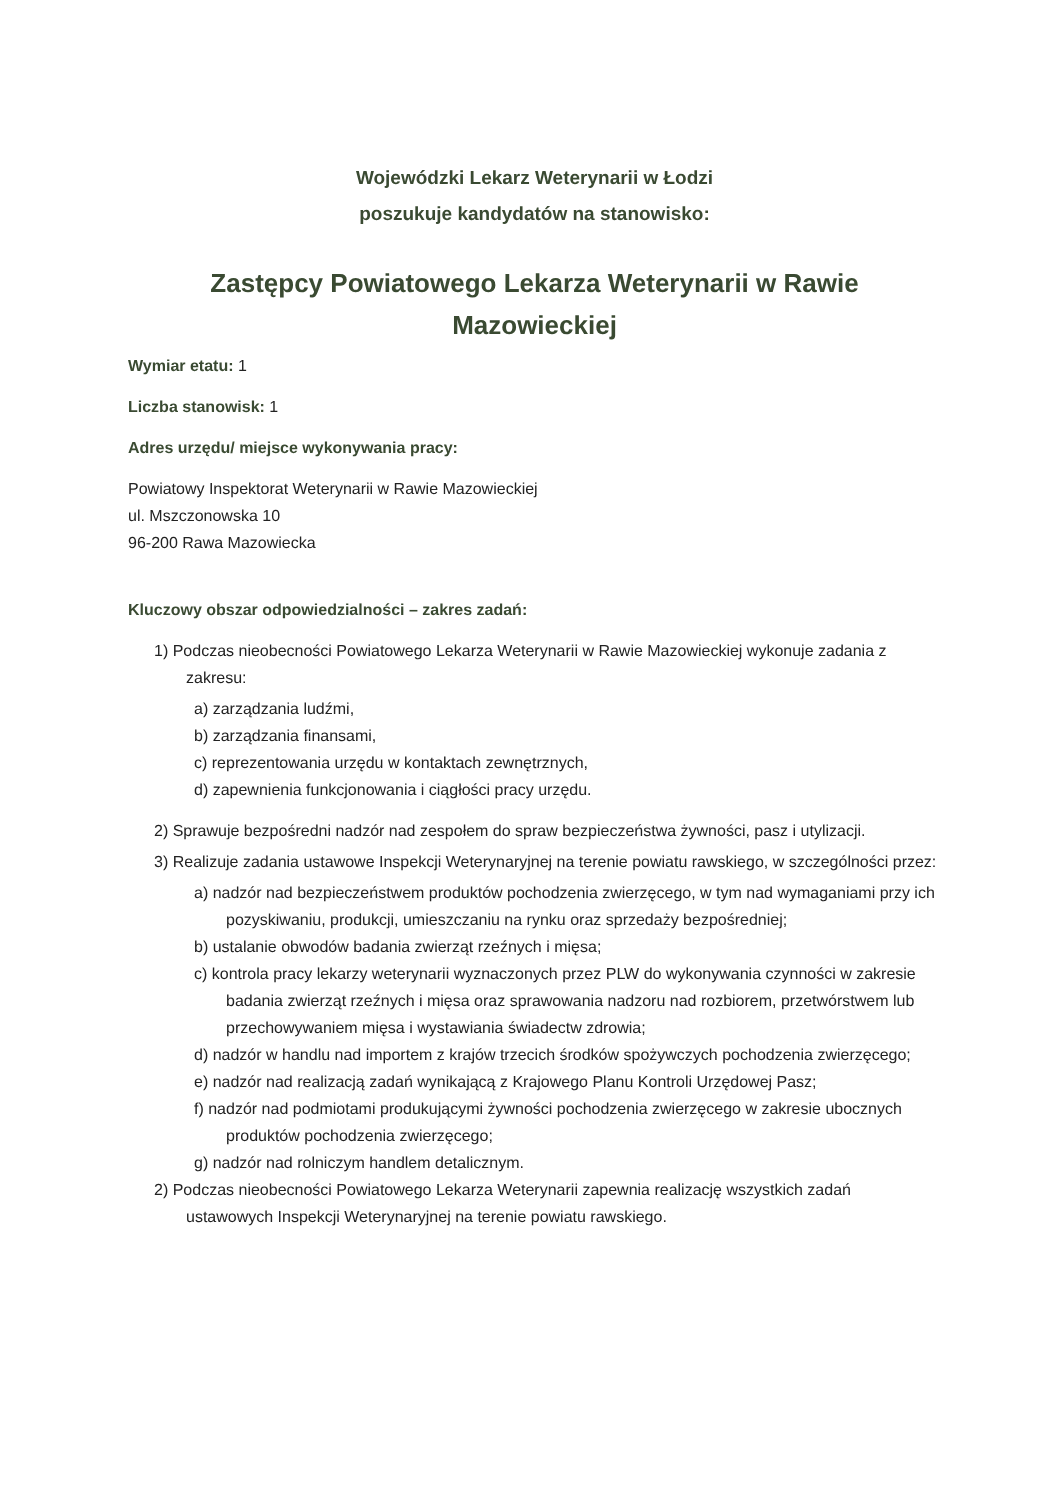Wojewódzki Lekarz Weterynarii w Łodzi
poszukuje kandydatów na stanowisko:
Zastępcy Powiatowego Lekarza Weterynarii w Rawie Mazowieckiej
Wymiar etatu: 1
Liczba stanowisk: 1
Adres urzędu/ miejsce wykonywania pracy:
Powiatowy Inspektorat Weterynarii w Rawie Mazowieckiej
ul. Mszczonowska 10
96-200 Rawa Mazowiecka
Kluczowy obszar odpowiedzialności – zakres zadań:
1) Podczas nieobecności Powiatowego Lekarza Weterynarii w Rawie Mazowieckiej wykonuje zadania z zakresu:
a) zarządzania ludźmi,
b) zarządzania finansami,
c) reprezentowania urzędu w kontaktach zewnętrznych,
d) zapewnienia funkcjonowania i ciągłości pracy urzędu.
2) Sprawuje bezpośredni nadzór nad zespołem do spraw bezpieczeństwa żywności, pasz i utylizacji.
3) Realizuje zadania ustawowe Inspekcji Weterynaryjnej na terenie powiatu rawskiego, w szczególności przez:
a) nadzór nad bezpieczeństwem produktów pochodzenia zwierzęcego, w tym nad wymaganiami przy ich pozyskiwaniu, produkcji, umieszczaniu na rynku oraz sprzedaży bezpośredniej;
b) ustalanie obwodów badania zwierząt rzeźnych i mięsa;
c) kontrola pracy lekarzy weterynarii wyznaczonych przez PLW do wykonywania czynności w zakresie badania zwierząt rzeźnych i mięsa oraz sprawowania nadzoru nad rozbiorem, przetwórstwem lub przechowywaniem mięsa i wystawiania świadectw zdrowia;
d) nadzór w handlu nad importem z krajów trzecich środków spożywczych pochodzenia zwierzęcego;
e) nadzór nad realizacją zadań wynikającą z Krajowego Planu Kontroli Urzędowej Pasz;
f) nadzór nad podmiotami produkującymi żywności pochodzenia zwierzęcego w zakresie ubocznych produktów pochodzenia zwierzęcego;
g) nadzór nad rolniczym handlem detalicznym.
2) Podczas nieobecności Powiatowego Lekarza Weterynarii zapewnia realizację wszystkich zadań ustawowych Inspekcji Weterynaryjnej na terenie powiatu rawskiego.